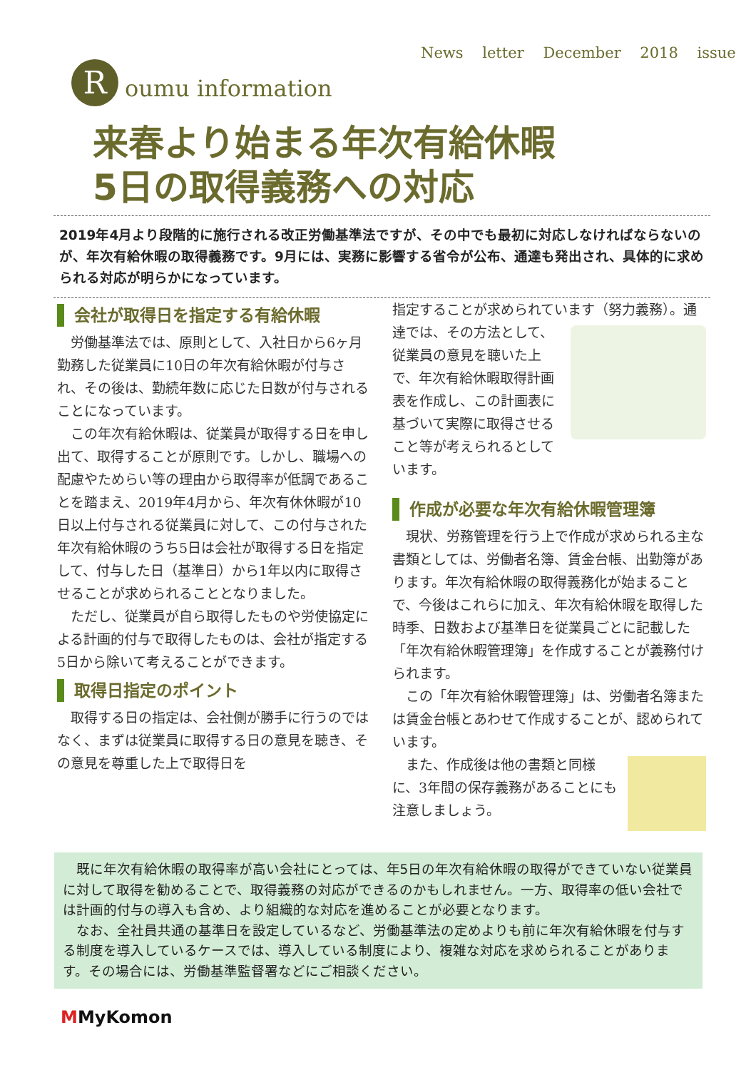News letter December 2018 issue
R oumu information
来春より始まる年次有給休暇
5日の取得義務への対応
2019年4月より段階的に施行される改正労働基準法ですが、その中でも最初に対応しなければならないのが、年次有給休暇の取得義務です。9月には、実務に影響する省令が公布、通達も発出され、具体的に求められる対応が明らかになっています。
会社が取得日を指定する有給休暇
労働基準法では、原則として、入社日から6ヶ月勤務した従業員に10日の年次有給休暇が付与され、その後は、勤続年数に応じた日数が付与されることになっています。
この年次有給休暇は、従業員が取得する日を申し出て、取得することが原則です。しかし、職場への配慮やためらい等の理由から取得率が低調であることを踏まえ、2019年4月から、年次有休休暇が10日以上付与される従業員に対して、この付与された年次有給休暇のうち5日は会社が取得する日を指定して、付与した日（基準日）から1年以内に取得させることが求められることとなりました。
ただし、従業員が自ら取得したものや労使協定による計画的付与で取得したものは、会社が指定する5日から除いて考えることができます。
取得日指定のポイント
取得する日の指定は、会社側が勝手に行うのではなく、まずは従業員に取得する日の意見を聴き、その意見を尊重した上で取得日を
指定することが求められています（努力義務）。通達では、その 方法として、従業員の意見を聴いた上で、年次有給休暇取得計画表を作成し、この計画表に基づいて実際に取得させること等が考えられるとしています。
作成が必要な年次有給休暇管理簿
現状、労務管理を行う上で作成が求められる主な書類としては、労働者名簿、賃金台帳、出勤簿があります。年次有給休暇の取得義務化が始まることで、今後はこれらに加え、年次有給休暇を取得した時季、日数および基準日を従業員ごとに記載した「年次有給休暇管理簿」を作成することが義務付けられます。
この「年次有給休暇管理簿」は、労働者名簿または賃金台帳とあわせて作成することが、認められています。
また、作成後は他の書類と同様に、3年間の保存義務があることにも注意しましょう。
既に年次有給休暇の取得率が高い会社にとっては、年5日の年次有給休暇の取得ができていない従業員に対して取得を勧めることで、取得義務の対応ができるのかもしれません。一方、取得率の低い会社では計画的付与の導入も含め、より組織的な対応を進めることが必要となります。
なお、全社員共通の基準日を設定しているなど、労働基準法の定めよりも前に年次有給休暇を付与する制度を導入しているケースでは、導入している制度により、複雑な対応を求められることがあります。その場合には、労働基準監督署などにご相談ください。
MMyKomon